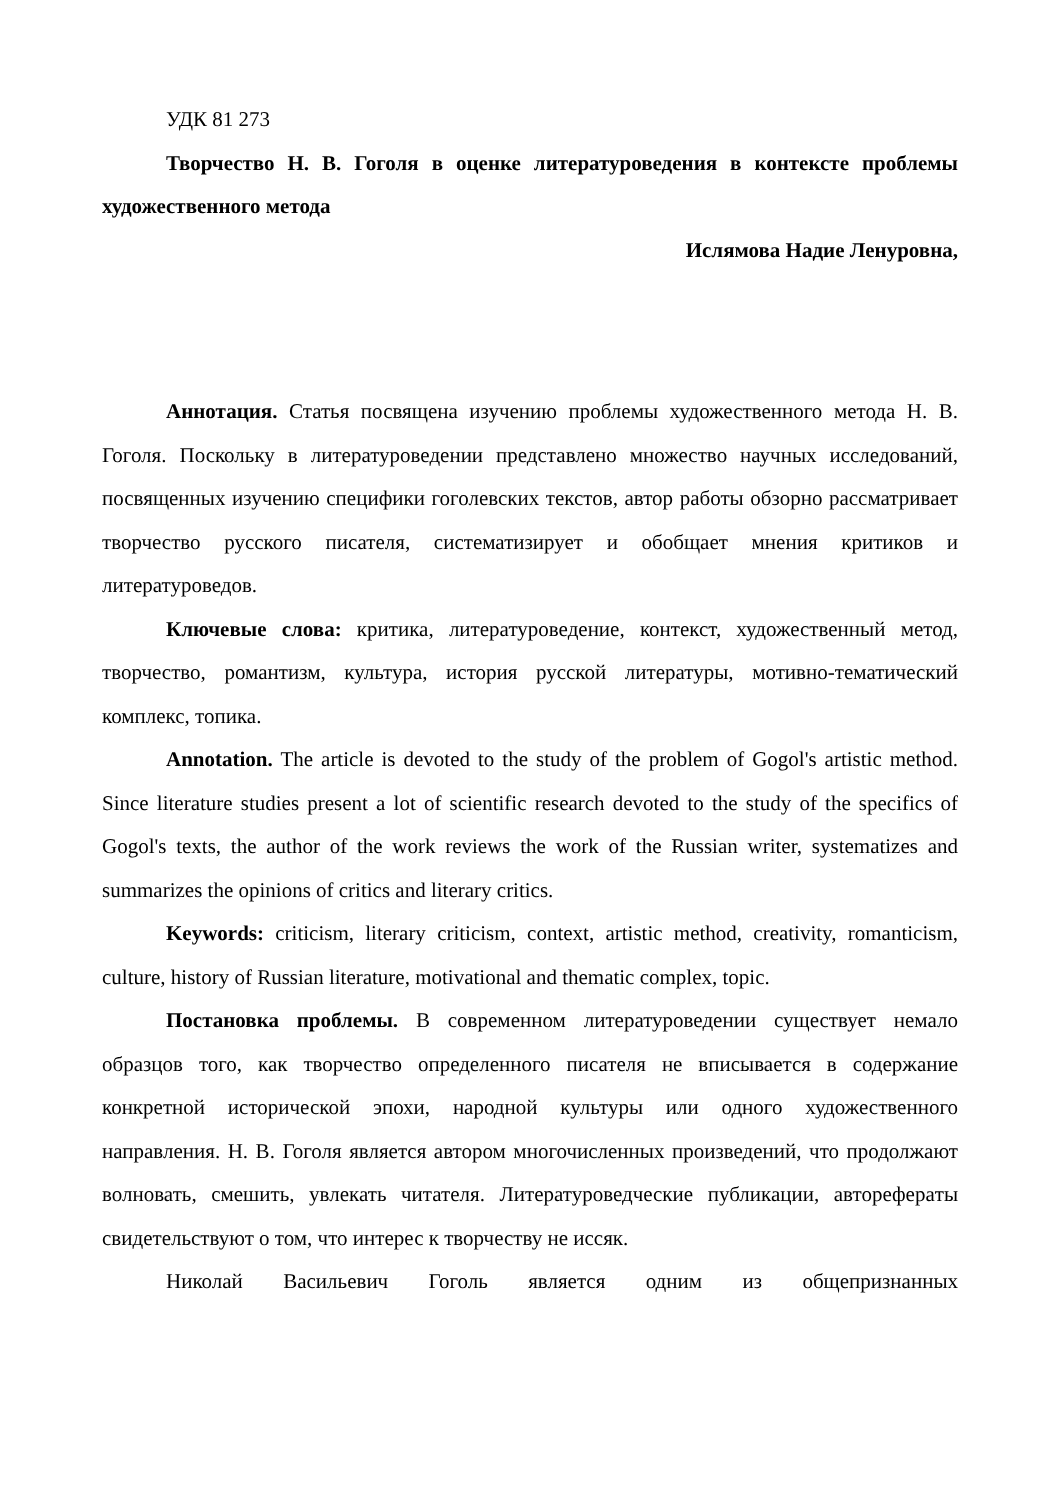УДК 81 273
Творчество Н. В. Гоголя в оценке литературоведения в контексте проблемы художественного метода
Ислямова Надие Ленуровна,
Аннотация. Статья посвящена изучению проблемы художественного метода Н. В. Гоголя. Поскольку в литературоведении представлено множество научных исследований, посвященных изучению специфики гоголевских текстов, автор работы обзорно рассматривает творчество русского писателя, систематизирует и обобщает мнения критиков и литературоведов.
Ключевые слова: критика, литературоведение, контекст, художественный метод, творчество, романтизм, культура, история русской литературы, мотивно-тематический комплекс, топика.
Annotation. The article is devoted to the study of the problem of Gogol's artistic method. Since literature studies present a lot of scientific research devoted to the study of the specifics of Gogol's texts, the author of the work reviews the work of the Russian writer, systematizes and summarizes the opinions of critics and literary critics.
Keywords: criticism, literary criticism, context, artistic method, creativity, romanticism, culture, history of Russian literature, motivational and thematic complex, topic.
Постановка проблемы. В современном литературоведении существует немало образцов того, как творчество определенного писателя не вписывается в содержание конкретной исторической эпохи, народной культуры или одного художественного направления. Н. В. Гоголя является автором многочисленных произведений, что продолжают волновать, смешить, увлекать читателя. Литературоведческие публикации, автореферaты свидетельствуют о том, что интерес к творчеству не иссяк.
Николай Васильевич Гоголь является одним из общепризнанных